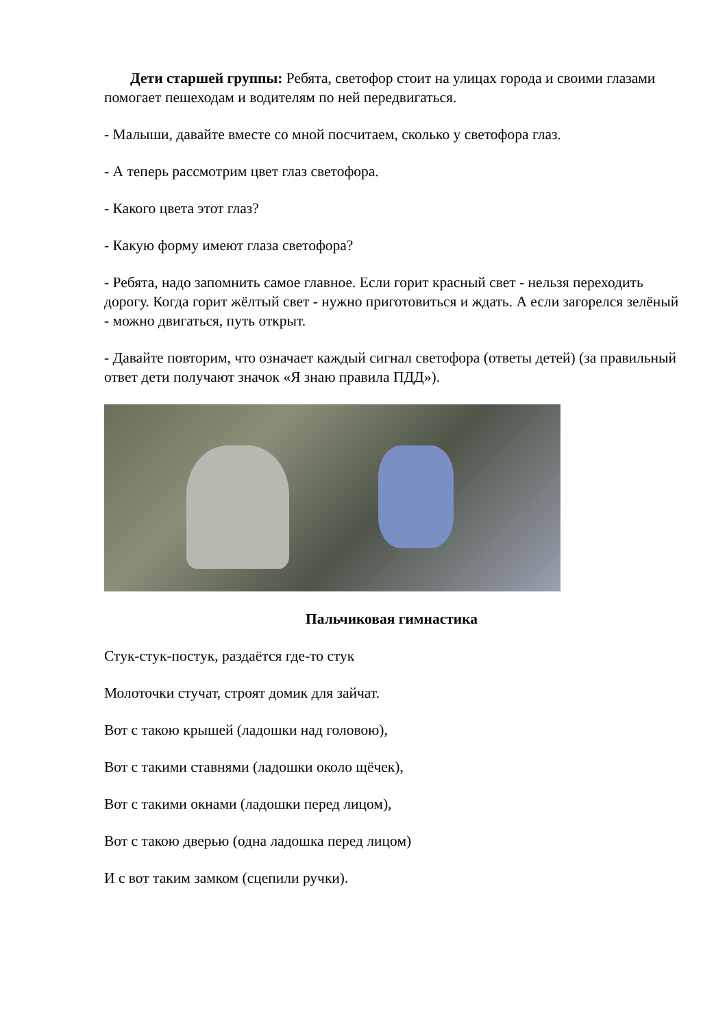Дети старшей группы: Ребята, светофор стоит на улицах города и своими глазами помогает пешеходам и водителям по ней передвигаться.
- Малыши, давайте вместе со мной посчитаем, сколько у светофора глаз.
- А теперь рассмотрим цвет глаз светофора.
- Какого цвета этот глаз?
- Какую форму имеют глаза светофора?
- Ребята, надо запомнить самое главное. Если горит красный свет - нельзя переходить дорогу. Когда горит жёлтый свет - нужно приготовиться и ждать. А если загорелся зелёный - можно двигаться, путь открыт.
- Давайте повторим, что означает каждый сигнал светофора (ответы детей) (за правильный ответ дети получают значок «Я знаю правила ПДД»).
Пальчиковая гимнастика
Стук-стук-постук, раздаётся где-то стук
Молоточки стучат, строят домик для зайчат.
Вот с такою крышей (ладошки над головою),
Вот с такими ставнями (ладошки около щёчек),
Вот с такими окнами (ладошки перед лицом),
Вот с такою дверью (одна ладошка перед лицом)
И с вот таким замком (сцепили ручки).